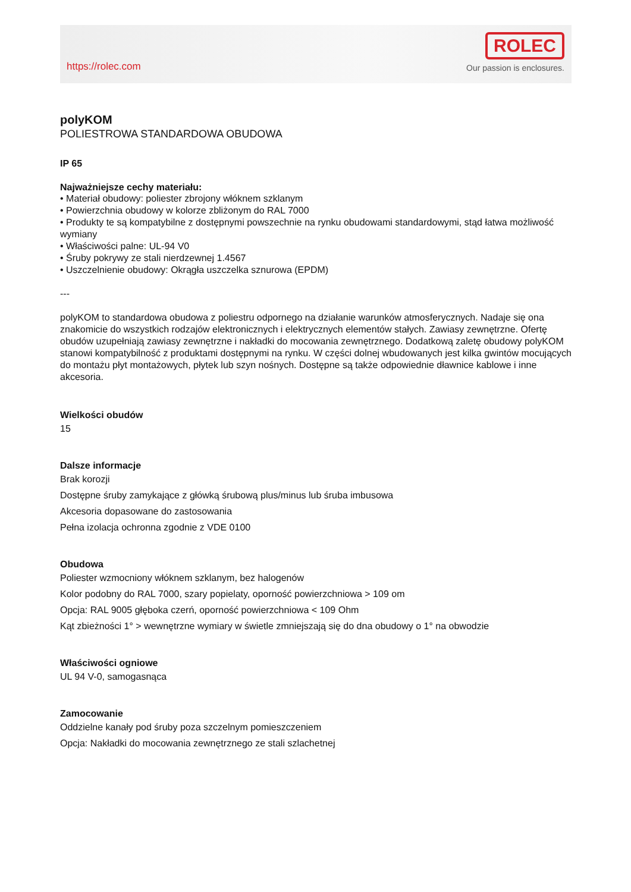https://rolec.com
ROLEC
Our passion is enclosures.
polyKOM
POLIESTROWA STANDARDOWA OBUDOWA
IP 65
Najważniejsze cechy materiału:
• Materiał obudowy: poliester zbrojony włóknem szklanym
• Powierzchnia obudowy w kolorze zbliżonym do RAL 7000
• Produkty te są kompatybilne z dostępnymi powszechnie na rynku obudowami standardowymi, stąd łatwa możliwość wymiany
• Właściwości palne: UL-94 V0
• Śruby pokrywy ze stali nierdzewnej 1.4567
• Uszczelnienie obudowy: Okrągła uszczelka sznurowa (EPDM)
---
polyKOM to standardowa obudowa z poliestru odpornego na działanie warunków atmosferycznych. Nadaje się ona znakomicie do wszystkich rodzajów elektronicznych i elektrycznych elementów stałych. Zawiasy zewnętrzne. Ofertę obudów uzupełniają zawiasy zewnętrzne i nakładki do mocowania zewnętrznego. Dodatkową zaletę obudowy polyKOM stanowi kompatybilność z produktami dostępnymi na rynku. W części dolnej wbudowanych jest kilka gwintów mocujących do montażu płyt montażowych, płytek lub szyn nośnych. Dostępne są także odpowiednie dławnice kablowe i inne akcesoria.
Wielkości obudów
15
Dalsze informacje
Brak korozji
Dostępne śruby zamykające z główką śrubową plus/minus lub śruba imbusowa
Akcesoria dopasowane do zastosowania
Pełna izolacja ochronna zgodnie z VDE 0100
Obudowa
Poliester wzmocniony włóknem szklanym, bez halogenów
Kolor podobny do RAL 7000, szary popielaty, oporność powierzchniowa > 109 om
Opcja: RAL 9005 głęboka czerń, oporność powierzchniowa < 109 Ohm
Kąt zbieżności 1° > wewnętrzne wymiary w świetle zmniejszają się do dna obudowy o 1° na obwodzie
Właściwości ogniowe
UL 94 V-0, samogasnąca
Zamocowanie
Oddzielne kanały pod śruby poza szczelnym pomieszczeniem
Opcja: Nakładki do mocowania zewnętrznego ze stali szlachetnej